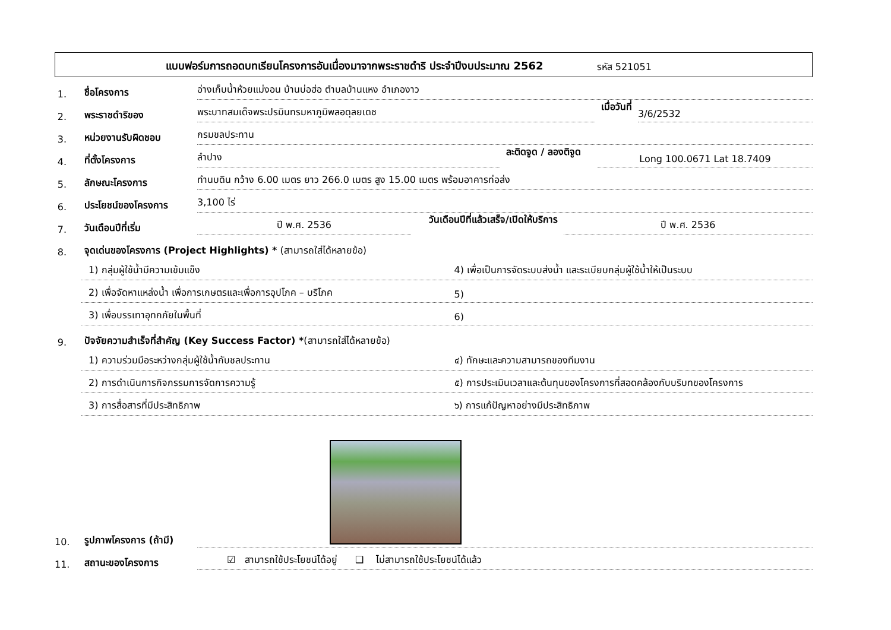แบบฟอร์มการถอดบทเรียนโครงการอันเนื่องมาจากพระราชดำริ ประจำปีงบประมาณ 2562 รหัส 521051
1.
ชื่อโครงการ
อ่างเก็บน้ำห้วยแม่งอน บ้านบ่อฮ่อ ตำบลบ้านแหง อำเภองาว
2.
พระราชดำริของ
พระบาทสมเด็จพระปรมินทรมหาภูมิพลอดุลยเดช
เมื่อวันที่
3/6/2532
3.
หน่วยงานรับผิดชอบ
กรมชลประทาน
4.
ที่ตั้งโครงการ
ลำปาง
ละติดจูด / ลองติจูด
Long 100.0671 Lat 18.7409
5.
ลักษณะโครงการ
ทำนบดิน กว้าง 6.00 เมตร ยาว 266.0 เมตร สูง 15.00 เมตร พร้อมอาคารท่อส่ง
6.
ประโยชน์ของโครงการ
3,100 ไร่
7.
วันเดือนปีที่เริ่ม
ปี พ.ศ. 2536
วันเดือนปีที่แล้วเสร็จ/เปิดให้บริการ
ปี พ.ศ. 2536
8.
จุดเด่นของโครงการ (Project Highlights) * (สามารถใส่ได้หลายข้อ)
1) กลุ่มผู้ใช้น้ำมีความเข้มแข็ง
4) เพื่อเป็นการจัดระบบส่งน้ำ และระเบียบกลุ่มผู้ใช้น้ำให้เป็นระบบ
2) เพื่อจัดหาแหล่งน้ำ เพื่อการเกษตรและเพื่อการอุปโภค – บริโภค
5)
3) เพื่อบรรเทาอุทกภัยในพื้นที่
6)
9.
ปัจจัยความสำเร็จที่สำคัญ (Key Success Factor) *(สามารถใส่ได้หลายข้อ)
1) ความร่วมมือระหว่างกลุ่มผู้ใช้น้ำกับชลประทาน
๔) ทักษะและความสามารถของทีมงาน
2) การดำเนินการกิจกรรมการจัดการความรู้
๕) การประเมินเวลาและต้นทุนของโครงการที่สอดคล้องกับบริบทของโครงการ
3) การสื่อสารที่มีประสิทธิภาพ
๖) การแก้ปัญหาอย่างมีประสิทธิภาพ
10.
รูปภาพโครงการ (ถ้ามี)
11.
สถานะของโครงการ
☑ สามารถใช้ประโยชน์ได้อยู่ ❑ ไม่สามารถใช้ประโยชน์ได้แล้ว